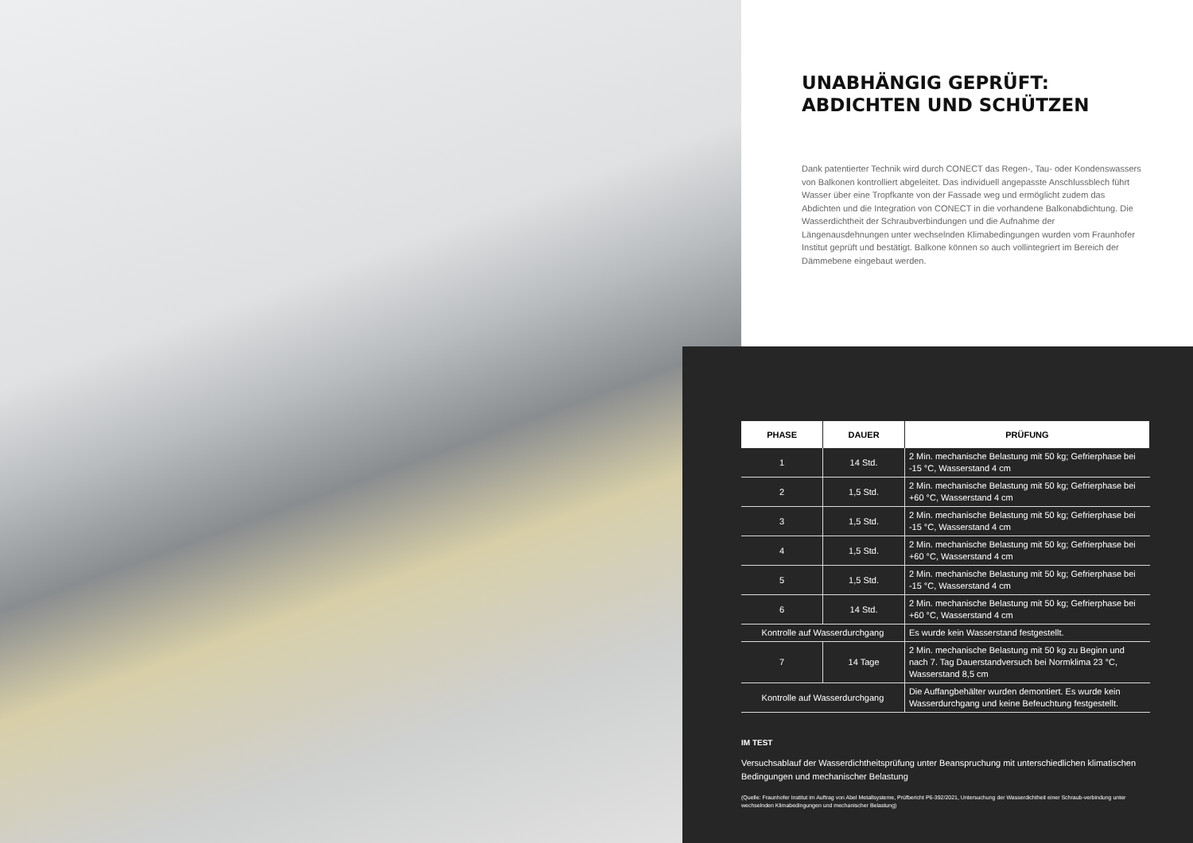UNABHÄNGIG GEPRÜFT:
ABDICHTEN UND SCHÜTZEN
Dank patentierter Technik wird durch CONECT das Regen-, Tau- oder Kondenswassers von Balkonen kontrolliert abgeleitet. Das individuell angepasste Anschlussblech führt Wasser über eine Tropfkante von der Fassade weg und ermöglicht zudem das Abdichten und die Integration von CONECT in die vorhandene Balkonabdichtung. Die Wasserdichtheit der Schraubverbindungen und die Aufnahme der Längenausdehnungen unter wechselnden Klimabedingungen wurden vom Fraunhofer Institut geprüft und bestätigt. Balkone können so auch vollintegriert im Bereich der Dämmebene eingebaut werden.
| PHASE | DAUER | PRÜFUNG |
| --- | --- | --- |
| 1 | 14 Std. | 2 Min. mechanische Belastung mit 50 kg; Gefrierphase bei -15 °C, Wasserstand 4 cm |
| 2 | 1,5 Std. | 2 Min. mechanische Belastung mit 50 kg; Gefrierphase bei +60 °C, Wasserstand 4 cm |
| 3 | 1,5 Std. | 2 Min. mechanische Belastung mit 50 kg; Gefrierphase bei -15 °C, Wasserstand 4 cm |
| 4 | 1,5 Std. | 2 Min. mechanische Belastung mit 50 kg; Gefrierphase bei +60 °C, Wasserstand 4 cm |
| 5 | 1,5 Std. | 2 Min. mechanische Belastung mit 50 kg; Gefrierphase bei -15 °C, Wasserstand 4 cm |
| 6 | 14 Std. | 2 Min. mechanische Belastung mit 50 kg; Gefrierphase bei +60 °C, Wasserstand 4 cm |
| Kontrolle auf Wasserdurchgang | | Es wurde kein Wasserstand festgestellt. |
| 7 | 14 Tage | 2 Min. mechanische Belastung mit 50 kg zu Beginn und nach 7. Tag Dauerstandversuch bei Normklima 23 °C, Wasserstand 8,5 cm |
| Kontrolle auf Wasserdurchgang | | Die Auffangbehälter wurden demontiert. Es wurde kein Wasserdurchgang und keine Befeuchtung festgestellt. |
IM TEST
Versuchsablauf der Wasserdichtheitsprüfung unter Beanspruchung mit unterschiedlichen klimatischen Bedingungen und mechanischer Belastung
(Quelle: Fraunhofer Institut im Auftrag von Abel Metallsysteme, Prüfbericht P6-392/2021, Untersuchung der Wasserdichtheit einer Schraub-verbindung unter wechselnden Klimabedingungen und mechanischer Belastung)